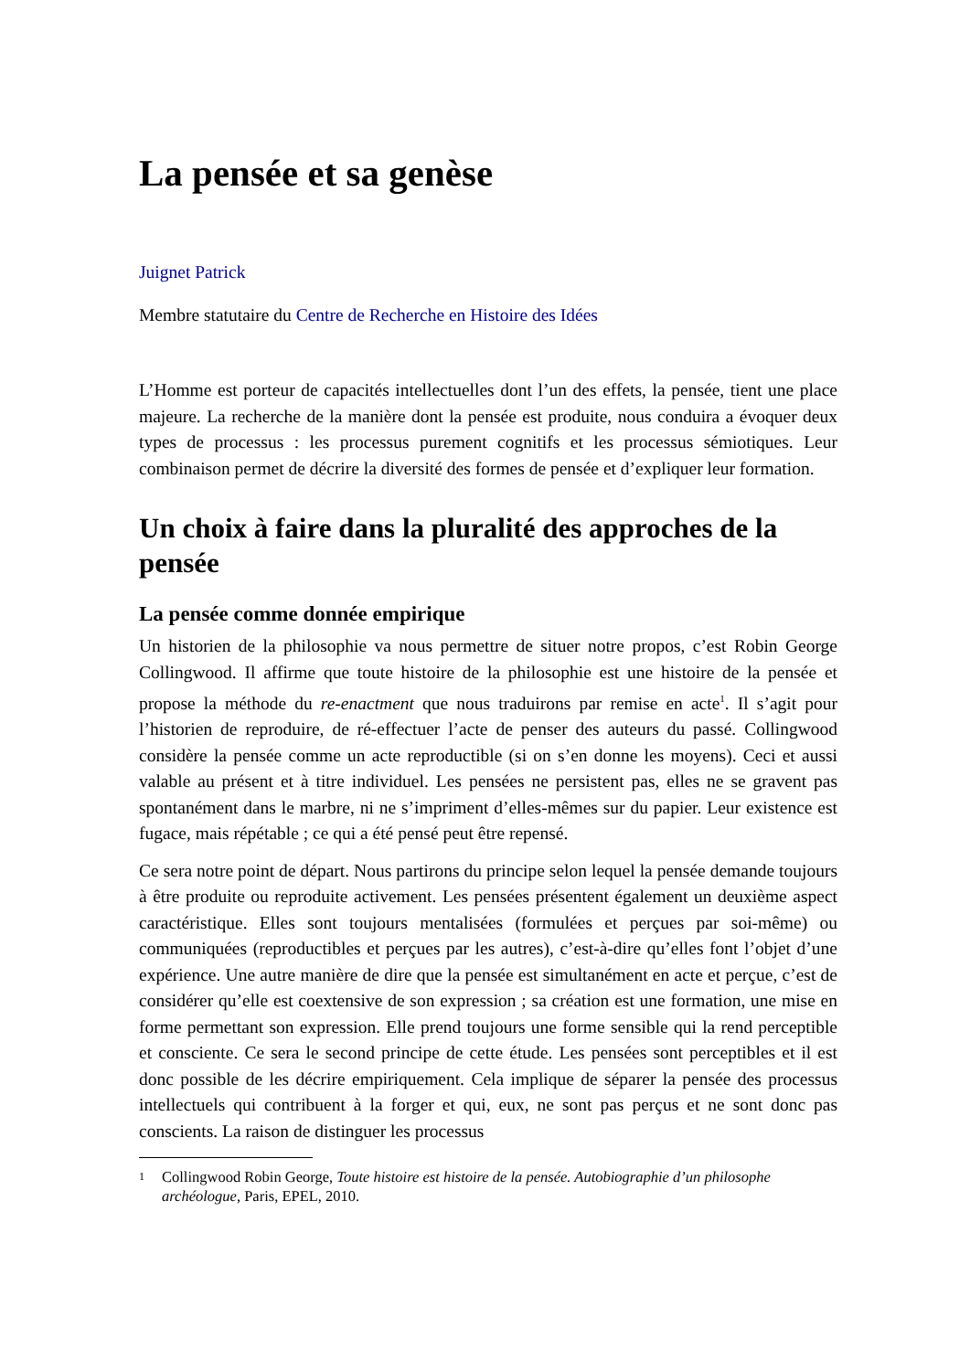La pensée et sa genèse
Juignet Patrick
Membre statutaire du Centre de Recherche en Histoire des Idées
L’Homme est porteur de capacités intellectuelles dont l’un des effets, la pensée, tient une place majeure. La recherche de la manière dont la pensée est produite, nous conduira a évoquer deux types de processus : les processus purement cognitifs et les processus sémiotiques. Leur combinaison permet de décrire la diversité des formes de pensée et d’expliquer leur formation.
Un choix à faire dans la pluralité des approches de la pensée
La pensée comme donnée empirique
Un historien de la philosophie va nous permettre de situer notre propos, c’est Robin George Collingwood. Il affirme que toute histoire de la philosophie est une histoire de la pensée et propose la méthode du re-enactment que nous traduirons par remise en acte<sup>1</sup>. Il s’agit pour l’historien de reproduire, de ré-effectuer l’acte de penser des auteurs du passé. Collingwood considère la pensée comme un acte reproductible (si on s’en donne les moyens). Ceci et aussi valable au présent et à titre individuel. Les pensées ne persistent pas, elles ne se gravent pas spontanément dans le marbre, ni ne s’impriment d’elles-mêmes sur du papier. Leur existence est fugace, mais répétable ; ce qui a été pensé peut être repensé.
Ce sera notre point de départ. Nous partirons du principe selon lequel la pensée demande toujours à être produite ou reproduite activement. Les pensées présentent également un deuxième aspect caractéristique. Elles sont toujours mentalisées (formulées et perçues par soi-même) ou communiquées (reproductibles et perçues par les autres), c’est-à-dire qu’elles font l’objet d’une expérience. Une autre manière de dire que la pensée est simultanément en acte et perçue, c’est de considérer qu’elle est coextensive de son expression ; sa création est une formation, une mise en forme permettant son expression. Elle prend toujours une forme sensible qui la rend perceptible et consciente. Ce sera le second principe de cette étude. Les pensées sont perceptibles et il est donc possible de les décrire empiriquement. Cela implique de séparer la pensée des processus intellectuels qui contribuent à la forger et qui, eux, ne sont pas perçus et ne sont donc pas conscients. La raison de distinguer les processus
1 Collingwood Robin George, Toute histoire est histoire de la pensée. Autobiographie d’un philosophe archéologue, Paris, EPEL, 2010.